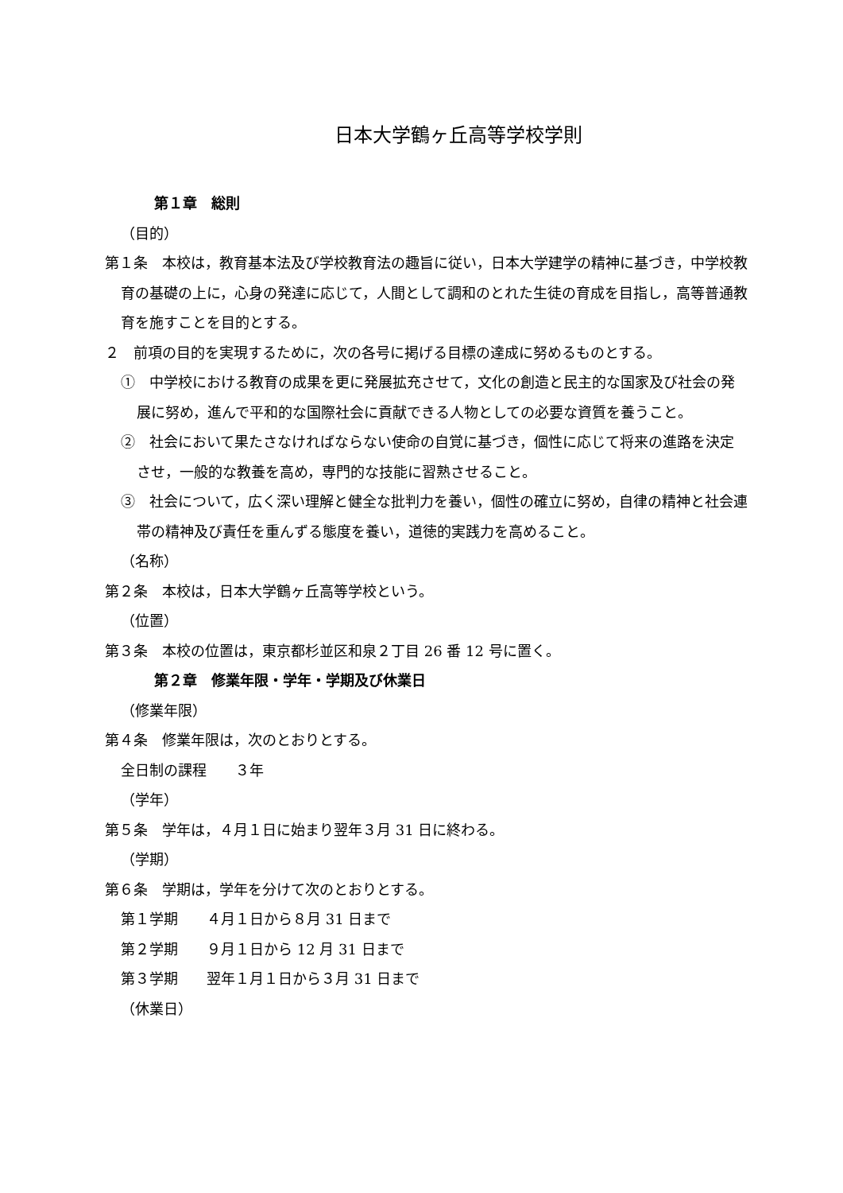日本大学鶴ヶ丘高等学校学則
第１章　総則
（目的）
第１条　本校は，教育基本法及び学校教育法の趣旨に従い，日本大学建学の精神に基づき，中学校教育の基礎の上に，心身の発達に応じて，人間として調和のとれた生徒の育成を目指し，高等普通教育を施すことを目的とする。
２　前項の目的を実現するために，次の各号に掲げる目標の達成に努めるものとする。
①　中学校における教育の成果を更に発展拡充させて，文化の創造と民主的な国家及び社会の発展に努め，進んで平和的な国際社会に貢献できる人物としての必要な資質を養うこと。
②　社会において果たさなければならない使命の自覚に基づき，個性に応じて将来の進路を決定させ，一般的な教養を高め，専門的な技能に習熟させること。
③　社会について，広く深い理解と健全な批判力を養い，個性の確立に努め，自律の精神と社会連帯の精神及び責任を重んずる態度を養い，道徳的実践力を高めること。
（名称）
第２条　本校は，日本大学鶴ヶ丘高等学校という。
（位置）
第３条　本校の位置は，東京都杉並区和泉２丁目 26 番 12 号に置く。
第２章　修業年限・学年・学期及び休業日
（修業年限）
第４条　修業年限は，次のとおりとする。
全日制の課程　　３年
（学年）
第５条　学年は，４月１日に始まり翌年３月 31 日に終わる。
（学期）
第６条　学期は，学年を分けて次のとおりとする。
第１学期　　４月１日から８月 31 日まで
第２学期　　９月１日から 12 月 31 日まで
第３学期　　翌年１月１日から３月 31 日まで
（休業日）